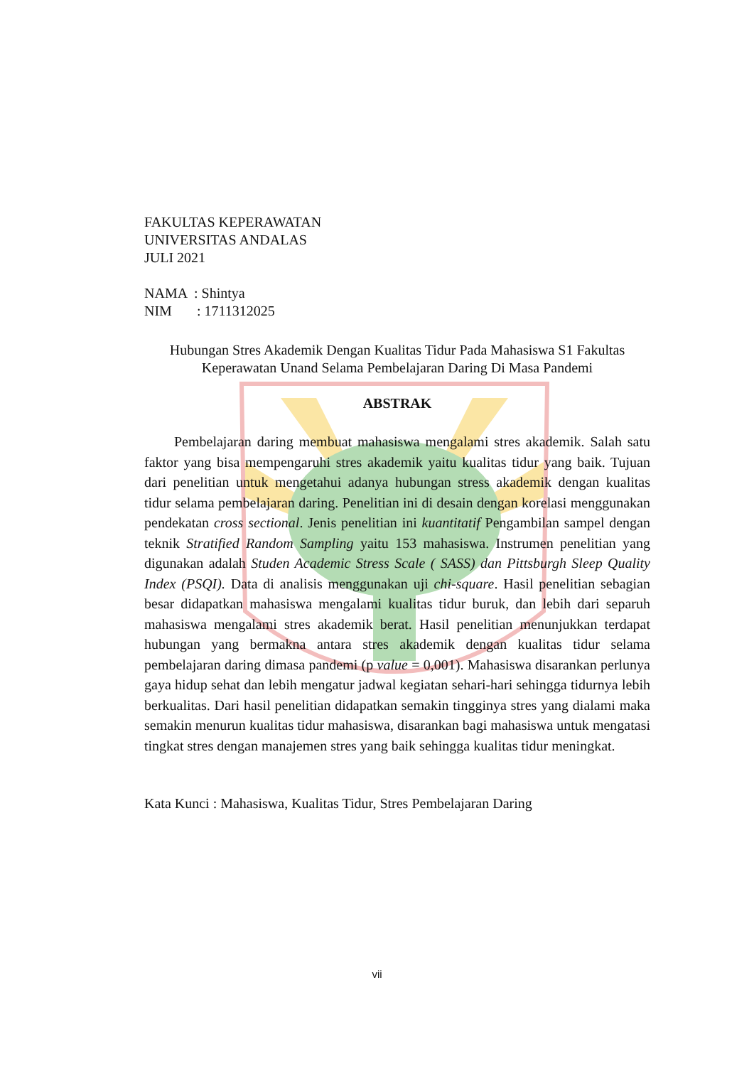FAKULTAS KEPERAWATAN
UNIVERSITAS ANDALAS
JULI 2021
NAMA : Shintya
NIM : 1711312025
Hubungan Stres Akademik Dengan Kualitas Tidur Pada Mahasiswa S1 Fakultas
Keperawatan Unand Selama Pembelajaran Daring Di Masa Pandemi
ABSTRAK
Pembelajaran daring membuat mahasiswa mengalami stres akademik. Salah satu faktor yang bisa mempengaruhi stres akademik yaitu kualitas tidur yang baik. Tujuan dari penelitian untuk mengetahui adanya hubungan stress akademik dengan kualitas tidur selama pembelajaran daring. Penelitian ini di desain dengan korelasi menggunakan pendekatan cross sectional. Jenis penelitian ini kuantitatif Pengambilan sampel dengan teknik Stratified Random Sampling yaitu 153 mahasiswa. Instrumen penelitian yang digunakan adalah Studen Academic Stress Scale ( SASS) dan Pittsburgh Sleep Quality Index (PSQI). Data di analisis menggunakan uji chi-square. Hasil penelitian sebagian besar didapatkan mahasiswa mengalami kualitas tidur buruk, dan lebih dari separuh mahasiswa mengalami stres akademik berat. Hasil penelitian menunjukkan terdapat hubungan yang bermakna antara stres akademik dengan kualitas tidur selama pembelajaran daring dimasa pandemi (p value = 0,001). Mahasiswa disarankan perlunya gaya hidup sehat dan lebih mengatur jadwal kegiatan sehari-hari sehingga tidurnya lebih berkualitas. Dari hasil penelitian didapatkan semakin tingginya stres yang dialami maka semakin menurun kualitas tidur mahasiswa, disarankan bagi mahasiswa untuk mengatasi tingkat stres dengan manajemen stres yang baik sehingga kualitas tidur meningkat.
Kata Kunci : Mahasiswa, Kualitas Tidur, Stres Pembelajaran Daring
vii